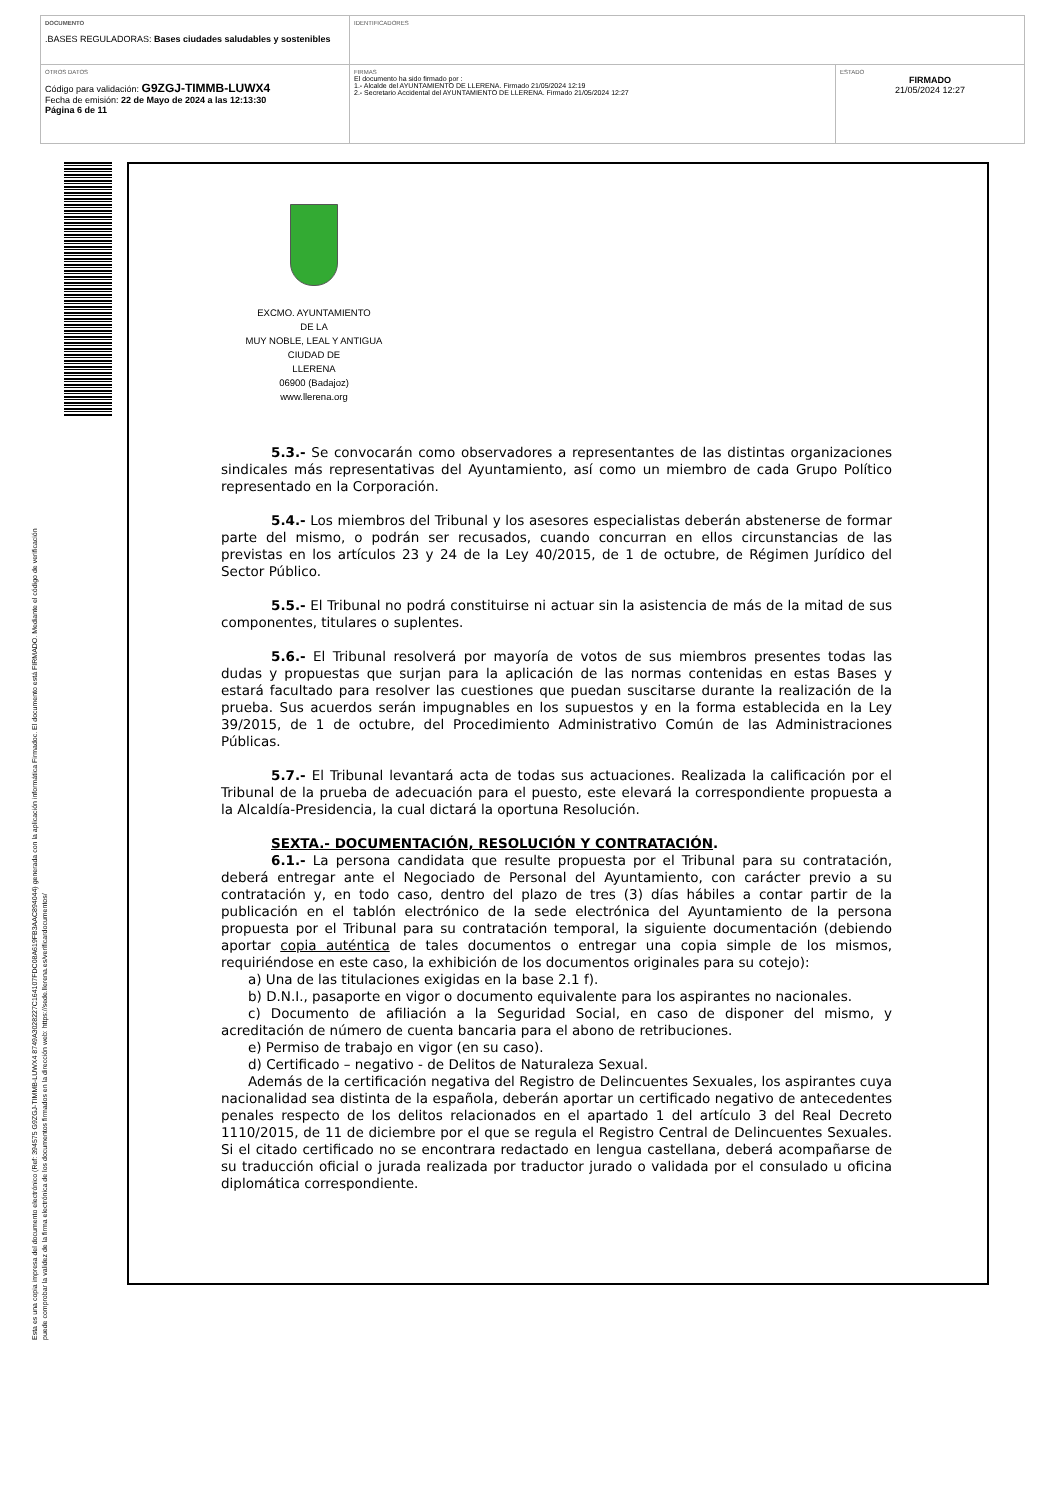| DOCUMENTO .BASES REGULADORAS: Bases ciudades saludables y sostenibles | IDENTIFICADORES | |
| OTROS DATOS Código para validación: G9ZGJ-TIMMB-LUWX4 Fecha de emisión: 22 de Mayo de 2024 a las 12:13:30 Página 6 de 11 | FIRMAS El documento ha sido firmado por : 1.- Alcalde del AYUNTAMIENTO DE LLERENA. Firmado 21/05/2024 12:19 2.- Secretario Accidental del AYUNTAMIENTO DE LLERENA. Firmado 21/05/2024 12:27 | ESTADO FIRMADO 21/05/2024 12:27 |
Esta es una copia impresa del documento electrónico (Ref: 394575 G9ZGJ-TIMMB-LUWX4 8749A3028227C164107FDC08A619FB3AAC894044) generada con la aplicación informática Firmadoc. El documento está FIRMADO. Mediante el código de verificación
puede comprobar la validez de la firma electrónica de los documentos firmados en la dirección web: https://sede.llerena.es/verificardocumentos/
EXCMO. AYUNTAMIENTO
DE LA
MUY NOBLE, LEAL Y ANTIGUA
CIUDAD DE
LLERENA
06900 (Badajoz)
www.llerena.org
5.3.- Se convocarán como observadores a representantes de las distintas organizaciones sindicales más representativas del Ayuntamiento, así como un miembro de cada Grupo Político representado en la Corporación.
5.4.- Los miembros del Tribunal y los asesores especialistas deberán abstenerse de formar parte del mismo, o podrán ser recusados, cuando concurran en ellos circunstancias de las previstas en los artículos 23 y 24 de la Ley 40/2015, de 1 de octubre, de Régimen Jurídico del Sector Público.
5.5.- El Tribunal no podrá constituirse ni actuar sin la asistencia de más de la mitad de sus componentes, titulares o suplentes.
5.6.- El Tribunal resolverá por mayoría de votos de sus miembros presentes todas las dudas y propuestas que surjan para la aplicación de las normas contenidas en estas Bases y estará facultado para resolver las cuestiones que puedan suscitarse durante la realización de la prueba. Sus acuerdos serán impugnables en los supuestos y en la forma establecida en la Ley 39/2015, de 1 de octubre, del Procedimiento Administrativo Común de las Administraciones Públicas.
5.7.- El Tribunal levantará acta de todas sus actuaciones. Realizada la calificación por el Tribunal de la prueba de adecuación para el puesto, este elevará la correspondiente propuesta a la Alcaldía-Presidencia, la cual dictará la oportuna Resolución.
SEXTA.- DOCUMENTACIÓN, RESOLUCIÓN Y CONTRATACIÓN.
6.1.- La persona candidata que resulte propuesta por el Tribunal para su contratación, deberá entregar ante el Negociado de Personal del Ayuntamiento, con carácter previo a su contratación y, en todo caso, dentro del plazo de tres (3) días hábiles a contar partir de la publicación en el tablón electrónico de la sede electrónica del Ayuntamiento de la persona propuesta por el Tribunal para su contratación temporal, la siguiente documentación (debiendo aportar copia auténtica de tales documentos o entregar una copia simple de los mismos, requiriéndose en este caso, la exhibición de los documentos originales para su cotejo):
a) Una de las titulaciones exigidas en la base 2.1 f).
b) D.N.I., pasaporte en vigor o documento equivalente para los aspirantes no nacionales.
c) Documento de afiliación a la Seguridad Social, en caso de disponer del mismo, y acreditación de número de cuenta bancaria para el abono de retribuciones.
e) Permiso de trabajo en vigor (en su caso).
d) Certificado – negativo - de Delitos de Naturaleza Sexual.
Además de la certificación negativa del Registro de Delincuentes Sexuales, los aspirantes cuya nacionalidad sea distinta de la española, deberán aportar un certificado negativo de antecedentes penales respecto de los delitos relacionados en el apartado 1 del artículo 3 del Real Decreto 1110/2015, de 11 de diciembre por el que se regula el Registro Central de Delincuentes Sexuales. Si el citado certificado no se encontrara redactado en lengua castellana, deberá acompañarse de su traducción oficial o jurada realizada por traductor jurado o validada por el consulado u oficina diplomática correspondiente.